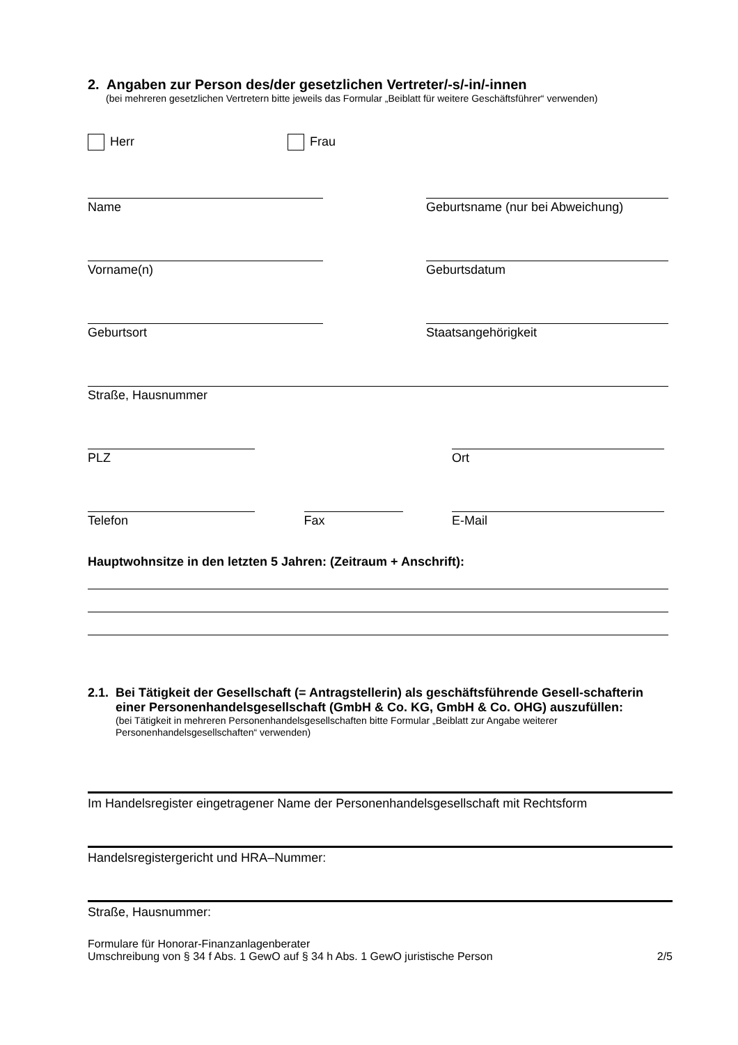2. Angaben zur Person des/der gesetzlichen Vertreter/-s/-in/-innen
(bei mehreren gesetzlichen Vertretern bitte jeweils das Formular „Beiblatt für weitere Geschäftsführer“ verwenden)
Herr Frau
Name Geburtsname (nur bei Abweichung)
Vorname(n) Geburtsdatum
Geburtsort Staatsangehörigkeit
Straße, Hausnummer
PLZ Ort
Telefon Fax E-Mail
Hauptwohnsitze in den letzten 5 Jahren: (Zeitraum + Anschrift):
2.1.
Bei Tätigkeit der Gesellschaft (= Antragstellerin) als geschäftsführende Gesell-schafterin einer Personenhandelsgesellschaft (GmbH & Co. KG, GmbH & Co. OHG) auszufüllen:
(bei Tätigkeit in mehreren Personenhandelsgesellschaften bitte Formular „Beiblatt zur Angabe weiterer Personenhandelsgesellschaften“ verwenden)
Im Handelsregister eingetragener Name der Personenhandelsgesellschaft mit Rechtsform
Handelsregistergericht und HRA–Nummer:
Straße, Hausnummer:
Formulare für Honorar-Finanzanlagenberater
Umschreibung von § 34 f Abs. 1 GewO auf § 34 h Abs. 1 GewO juristische Person
2/5